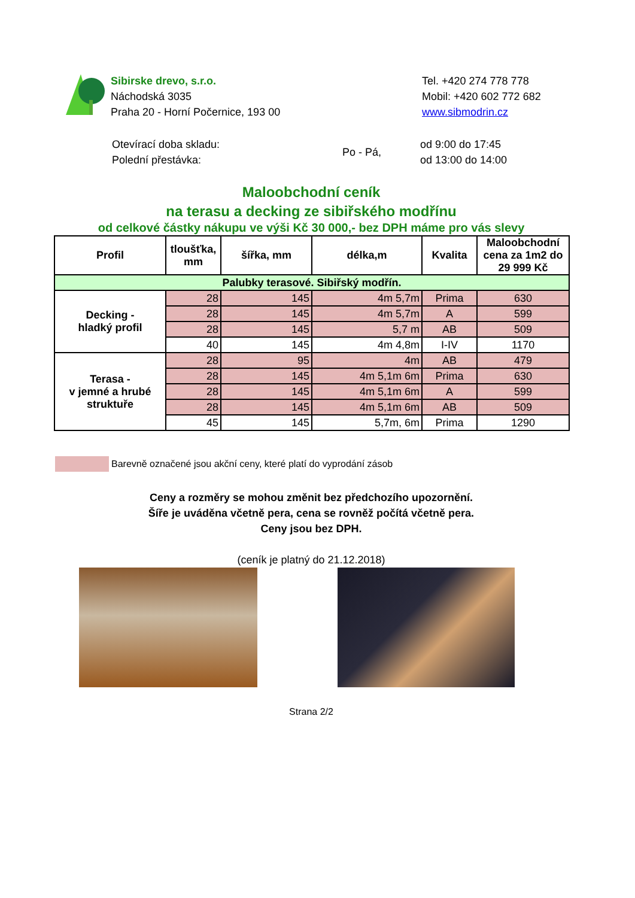Sibirske drevo, s.r.o.
Náchodská 3035
Praha 20 - Horní Počernice, 193 00
Tel. +420 274 778 778
Mobil: +420 602 772 682
www.sibmodrin.cz
Otevírací doba skladu:
Polední přestávka:
Po - Pá,
od 9:00 do 17:45
od 13:00 do 14:00
Maloobchodní ceník
na terasu a decking ze sibiřského modřínu
od celkové částky nákupu ve výši Kč 30 000,- bez DPH máme pro vás slevy
| Profil | tloušťka, mm | šířka, mm | délka,m | Kvalita | Maloobchodní cena za 1m2 do 29 999 Kč |
| --- | --- | --- | --- | --- | --- |
| Palubky terasové. Sibiřský modřín. | | | | | |
| Decking - hladký profil | 28 | 145 | 4m 5,7m | Prima | 630 |
| | 28 | 145 | 4m 5,7m | A | 599 |
| | 28 | 145 | 5,7 m | AB | 509 |
| | 40 | 145 | 4m 4,8m | I-IV | 1170 |
| Terasa - v jemné a hrubé struktuře | 28 | 95 | 4m | AB | 479 |
| | 28 | 145 | 4m 5,1m 6m | Prima | 630 |
| | 28 | 145 | 4m 5,1m 6m | A | 599 |
| | 28 | 145 | 4m 5,1m 6m | AB | 509 |
| | 45 | 145 | 5,7m, 6m | Prima | 1290 |
Barevně označené jsou akční ceny, které platí do vyprodání zásob
Ceny a rozměry se mohou změnit bez předchozího upozornění.
Šíře je uváděna včetně pera, cena se rovněž počítá včetně pera.
Ceny jsou bez DPH.
(ceník je platný do 21.12.2018)
Strana 2/2